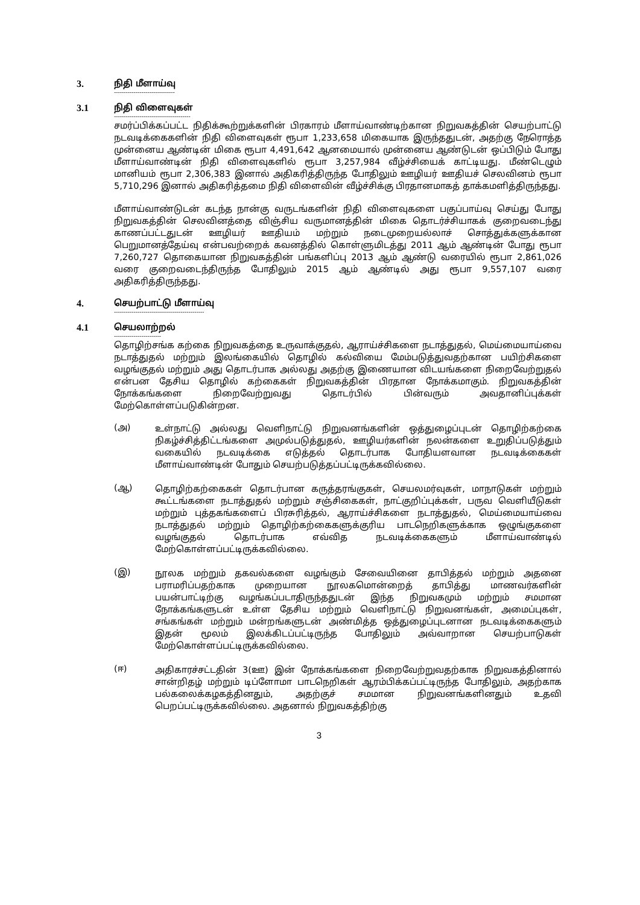3. நிதி மீளாய்வு
-------------------------------
3.1 நிதி விளைவுகள்
---------------------------------------
சமர்ப்பிக்கப்பட்ட நிதிக்கூற்றுக்களின் பிரகாரம் மீளாய்வாண்டிற்கான நிறுவகத்தின் செயற்பாட்டு நடவடிக்கைகளின் நிதி விளைவுகள் ரூபா 1,233,658 மிகையாக இருந்ததுடன், அதற்கு நேரொத்த முன்னைய ஆண்டின் மிகை ரூபா 4,491,642 ஆனமையால் முன்னைய ஆண்டுடன் ஒப்பிடும் போது மீளாய்வாண்டின் நிதி விளைவுகளில் ரூபா 3,257,984 வீழ்ச்சியைக் காட்டியது. மீண்டெழும் மானியம் ரூபா 2,306,383 இனால் அதிகரித்திருந்த போதிலும் ஊழியர் ஊதியச் செலவினம் ரூபா 5,710,296 இனால் அதிகரித்தமை நிதி விளைவின் வீழ்ச்சிக்கு பிரதானமாகத் தாக்கமளித்திருந்தது.
மீளாய்வாண்டுடன் கடந்த நான்கு வருடங்களின் நிதி விளைவுகளை பகுப்பாய்வு செய்து போது நிறுவகத்தின் செலவினத்தை விஞ்சிய வருமானத்தின் மிகை தொடர்ச்சியாகக் குறைவடைந்து காணப்பட்டதுடன் ஊழியர் ஊதியம் மற்றும் நடைமுறையல்லாச் சொத்துக்களுக்கான பெறுமானத்தேய்வு என்பவற்றைக் கவனத்தில் கொள்ளுமிடத்து 2011 ஆம் ஆண்டின் போது ரூபா 7,260,727 தொகையான நிறுவகத்தின் பங்களிப்பு 2013 ஆம் ஆண்டு வரையில் ரூபா 2,861,026 வரை குறைவடைந்திருந்த போதிலும் 2015 ஆம் ஆண்டில் அது ரூபா 9,557,107 வரை அதிகரித்திருந்தது.
4. செயற்பாட்டு மீளாய்வு
----------------------------------------------
4.1 செயலாற்றல்
------------------------
தொழிற்சங்க கற்கை நிறுவகத்தை உருவாக்குதல், ஆராய்ச்சிகளை நடாத்துதல், மெய்மையாய்வை நடாத்துதல் மற்றும் இலங்கையில் தொழில் கல்வியை மேம்படுத்துவதற்கான பயிற்சிகளை வழங்குதல் மற்றும் அது தொடர்பாக அல்லது அதற்கு இணையான விடயங்களை நிறைவேற்றுதல் என்பன தேசிய தொழில் கற்கைகள் நிறுவகத்தின் பிரதான நோக்கமாகும். நிறுவகத்தின் நோக்கங்களை நிறைவேற்றுவது தொடர்பில் பின்வரும் அவதானிப்புக்கள் மேற்கொள்ளப்படுகின்றன.
(அ)
உள்நாட்டு அல்லது வெளிநாட்டு நிறுவனங்களின் ஒத்துழைப்புடன் தொழிற்கற்கை நிகழ்ச்சித்திட்டங்களை அமுல்படுத்துதல், ஊழியர்களின் நலன்களை உறுதிப்படுத்தும் வகையில் நடவடிக்கை எடுத்தல் தொடர்பாக போதியளவான நடவடிக்கைகள் மீளாய்வாண்டின் போதும் செயற்படுத்தப்பட்டிருக்கவில்லை.
(ஆ)
தொழிற்கற்கைகள் தொடர்பான கருத்தரங்குகள், செயலமர்வுகள், மாநாடுகள் மற்றும் கூட்டங்களை நடாத்துதல் மற்றும் சஞ்சிகைகள், நாட்குறிப்புக்கள், பருவ வெளியீடுகள் மற்றும் புத்தகங்களைப் பிரசுரித்தல், ஆராய்ச்சிகளை நடாத்துதல், மெய்மையாய்வை நடாத்துதல் மற்றும் தொழிற்கற்கைகளுக்குரிய பாடநெறிகளுக்காக ஒழுங்குகளை வழங்குதல் தொடர்பாக எவ்வித நடவடிக்கைகளும் மீளாய்வாண்டில் மேற்கொள்ளப்பட்டிருக்கவில்லை.
(இ)
நூலக மற்றும் தகவல்களை வழங்கும் சேவையினை தாபித்தல் மற்றும் அதனை பராமரிப்பதற்காக முறையான நூலகமொன்றைத் தாபித்து மாணவர்களின் பயன்பாட்டிற்கு வழங்கப்படாதிருந்ததுடன் இந்த நிறுவகமும் மற்றும் சமமான நோக்கங்களுடன் உள்ள தேசிய மற்றும் வெளிநாட்டு நிறுவனங்கள், அமைப்புகள், சங்கங்கள் மற்றும் மன்றங்களுடன் அண்மித்த ஒத்துழைப்புடனான நடவடிக்கைகளும் இதன் மூலம் இலக்கிடப்பட்டிருந்த போதிலும் அவ்வாறான செயற்பாடுகள் மேற்கொள்ளப்பட்டிருக்கவில்லை.
(ஈ)
அதிகாரச்சட்டதின் 3(ஊ) இன் நோக்கங்களை நிறைவேற்றுவதற்காக நிறுவகத்தினால் சான்றிதழ் மற்றும் டிப்ளோமா பாடநெறிகள் ஆரம்பிக்கப்பட்டிருந்த போதிலும், அதற்காக பல்கலைக்கழகத்தினதும், அதற்குச் சமமான நிறுவனங்களினதும் உதவி பெறப்பட்டிருக்கவில்லை. அதனால் நிறுவகத்திற்கு
3